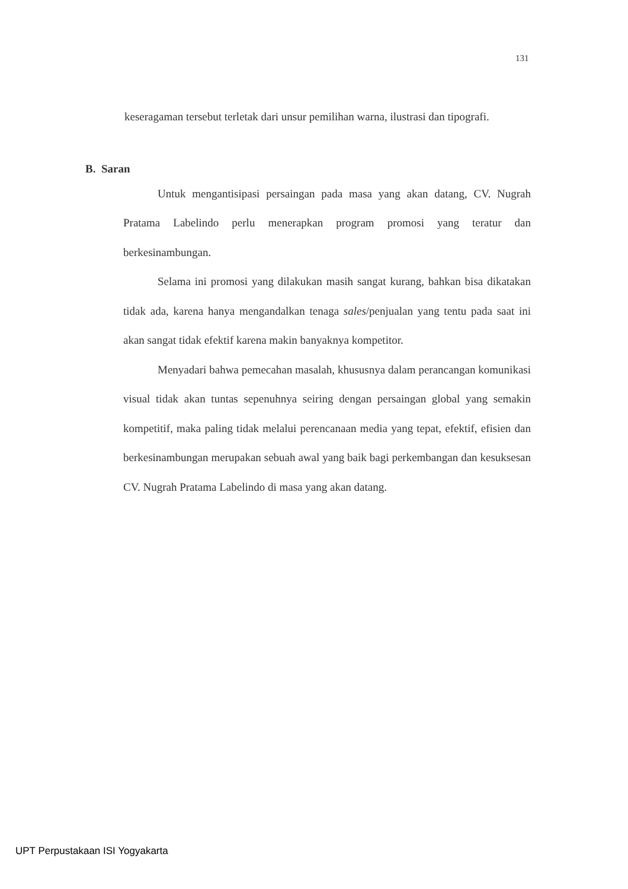131
keseragaman tersebut terletak dari unsur pemilihan warna, ilustrasi dan tipografi.
B. Saran
Untuk mengantisipasi persaingan pada masa yang akan datang, CV. Nugrah Pratama Labelindo perlu menerapkan program promosi yang teratur dan berkesinambungan.
Selama ini promosi yang dilakukan masih sangat kurang, bahkan bisa dikatakan tidak ada, karena hanya mengandalkan tenaga sales/penjualan yang tentu pada saat ini akan sangat tidak efektif karena makin banyaknya kompetitor.
Menyadari bahwa pemecahan masalah, khususnya dalam perancangan komunikasi visual tidak akan tuntas sepenuhnya seiring dengan persaingan global yang semakin kompetitif, maka paling tidak melalui perencanaan media yang tepat, efektif, efisien dan berkesinambungan merupakan sebuah awal yang baik bagi perkembangan dan kesuksesan CV. Nugrah Pratama Labelindo di masa yang akan datang.
UPT Perpustakaan ISI Yogyakarta